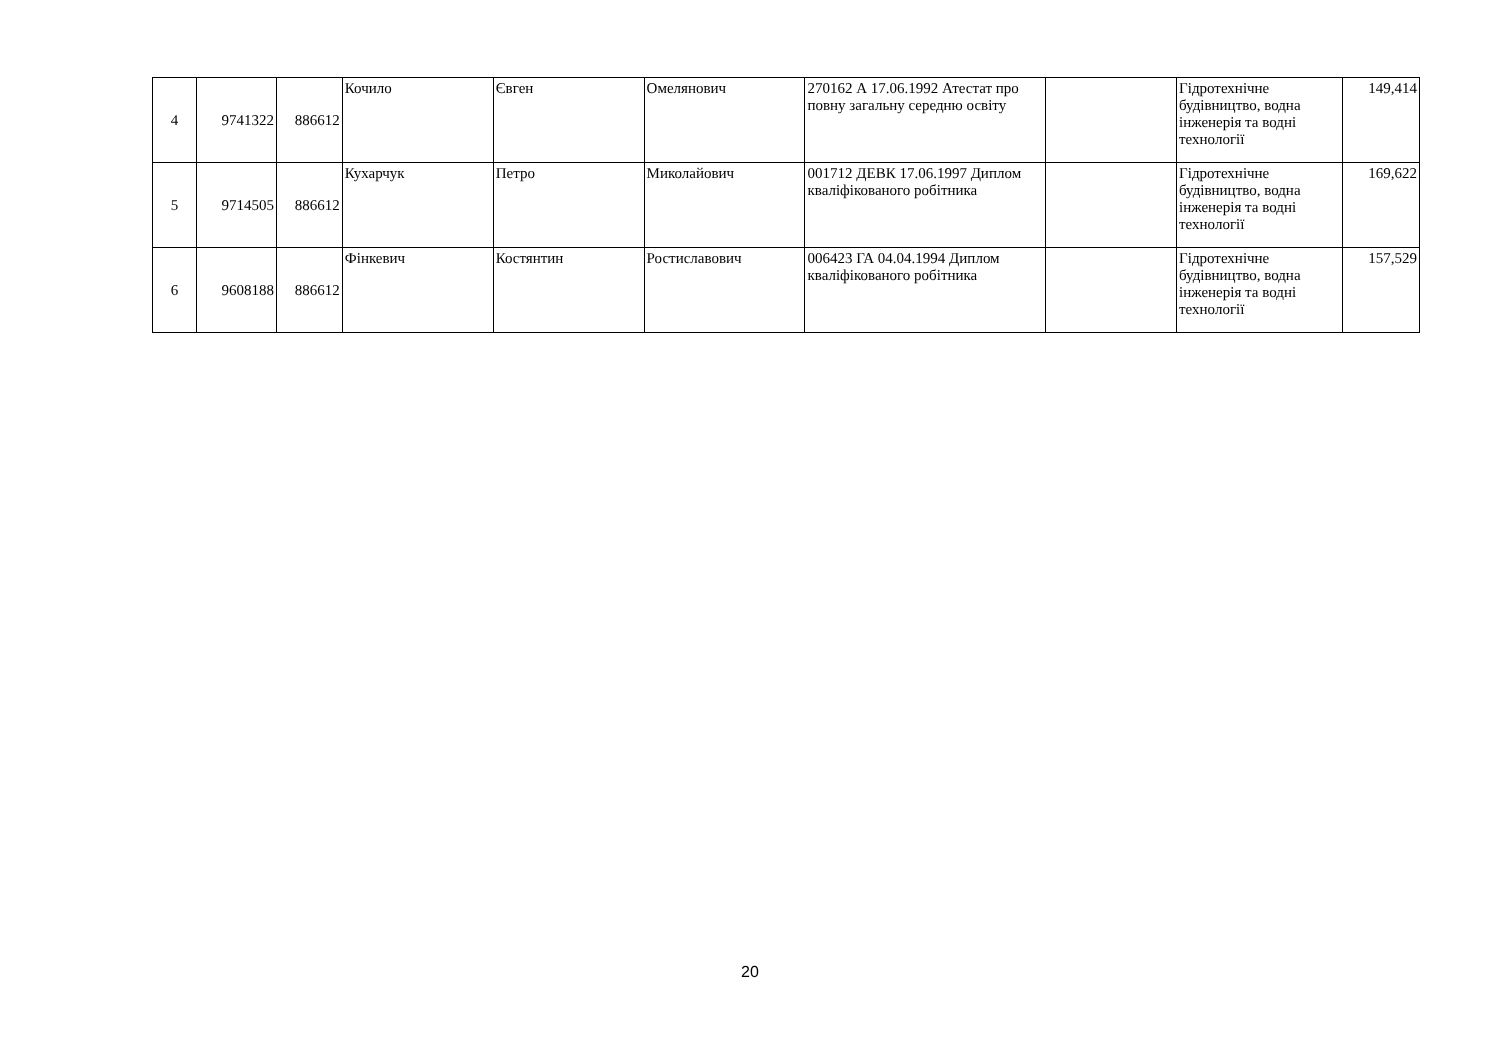| 4 | 9741322 | 886612 | Кочило | Євген | Омелянович | 270162 А 17.06.1992 Атестат про повну загальну середню освіту | | Гідротехнічне будівництво, водна інженерія та водні технології | 149,414 |
| 5 | 9714505 | 886612 | Кухарчук | Петро | Миколайович | 001712 ДЕВК 17.06.1997 Диплом кваліфікованого робітника | | Гідротехнічне будівництво, водна інженерія та водні технології | 169,622 |
| 6 | 9608188 | 886612 | Фінкевич | Костянтин | Ростиславович | 006423 ГА 04.04.1994 Диплом кваліфікованого робітника | | Гідротехнічне будівництво, водна інженерія та водні технології | 157,529 |
20